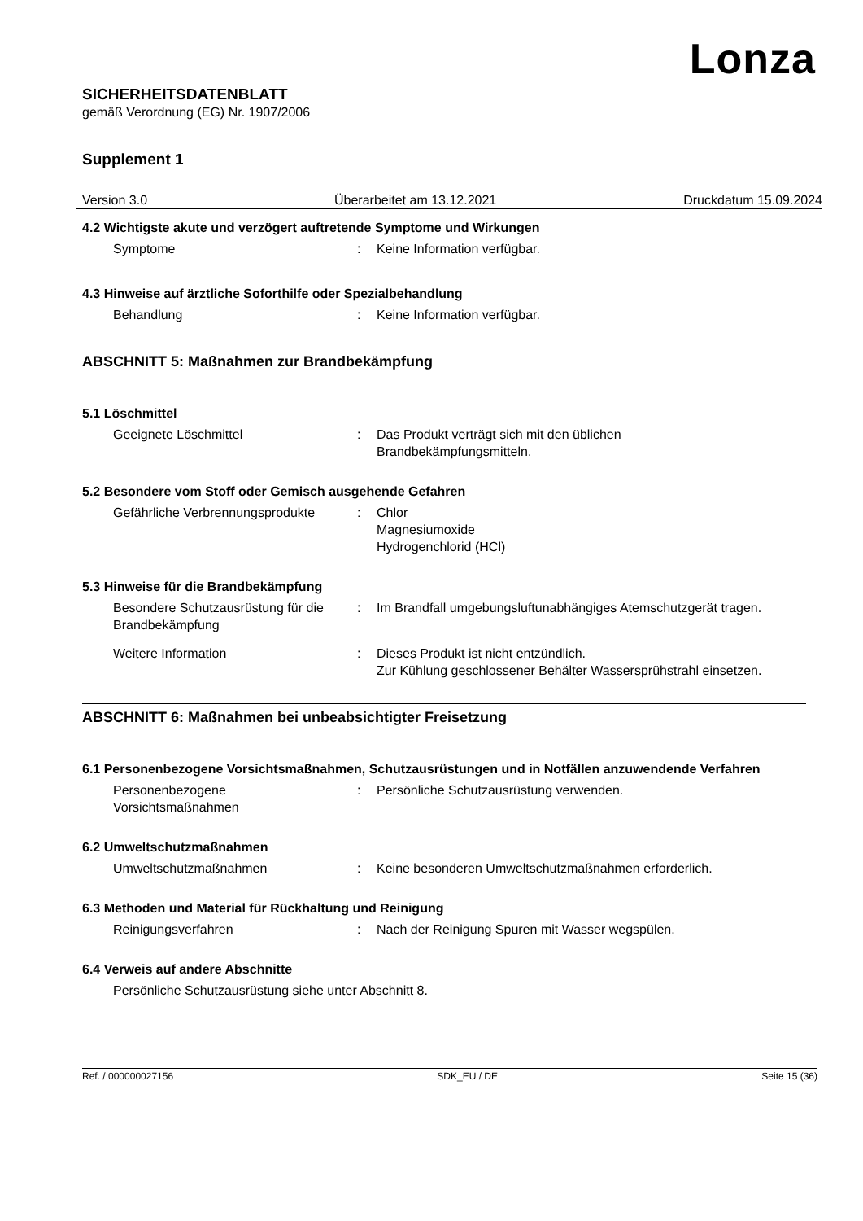Lonza
SICHERHEITSDATENBLATT
gemäß Verordnung (EG) Nr. 1907/2006
Supplement 1
Version 3.0 Überarbeitet am 13.12.2021 Druckdatum 15.09.2024
4.2 Wichtigste akute und verzögert auftretende Symptome und Wirkungen
Symptome : Keine Information verfügbar.
4.3 Hinweise auf ärztliche Soforthilfe oder Spezialbehandlung
Behandlung : Keine Information verfügbar.
ABSCHNITT 5: Maßnahmen zur Brandbekämpfung
5.1 Löschmittel
Geeignete Löschmittel : Das Produkt verträgt sich mit den üblichen
Brandbekämpfungsmitteln.
5.2 Besondere vom Stoff oder Gemisch ausgehende Gefahren
Gefährliche Verbrennungsprodukte
: Chlor
Magnesiumoxide
Hydrogenchlorid (HCl)
5.3 Hinweise für die Brandbekämpfung
Besondere Schutzausrüstung für die Brandbekämpfung
: Im Brandfall umgebungsluftunabhängiges Atemschutzgerät tragen.
Weitere Information : Dieses Produkt ist nicht entzündlich.
Zur Kühlung geschlossener Behälter Wassersprühstrahl einsetzen.
ABSCHNITT 6: Maßnahmen bei unbeabsichtigter Freisetzung
6.1 Personenbezogene Vorsichtsmaßnahmen, Schutzausrüstungen und in Notfällen anzuwendende Verfahren
Personenbezogene
Vorsichtsmaßnahmen
: Persönliche Schutzausrüstung verwenden.
6.2 Umweltschutzmaßnahmen
Umweltschutzmaßnahmen : Keine besonderen Umweltschutzmaßnahmen erforderlich.
6.3 Methoden und Material für Rückhaltung und Reinigung
Reinigungsverfahren : Nach der Reinigung Spuren mit Wasser wegspülen.
6.4 Verweis auf andere Abschnitte
Persönliche Schutzausrüstung siehe unter Abschnitt 8.
Ref. / 000000027156 SDK_EU / DE Seite 15 (36)